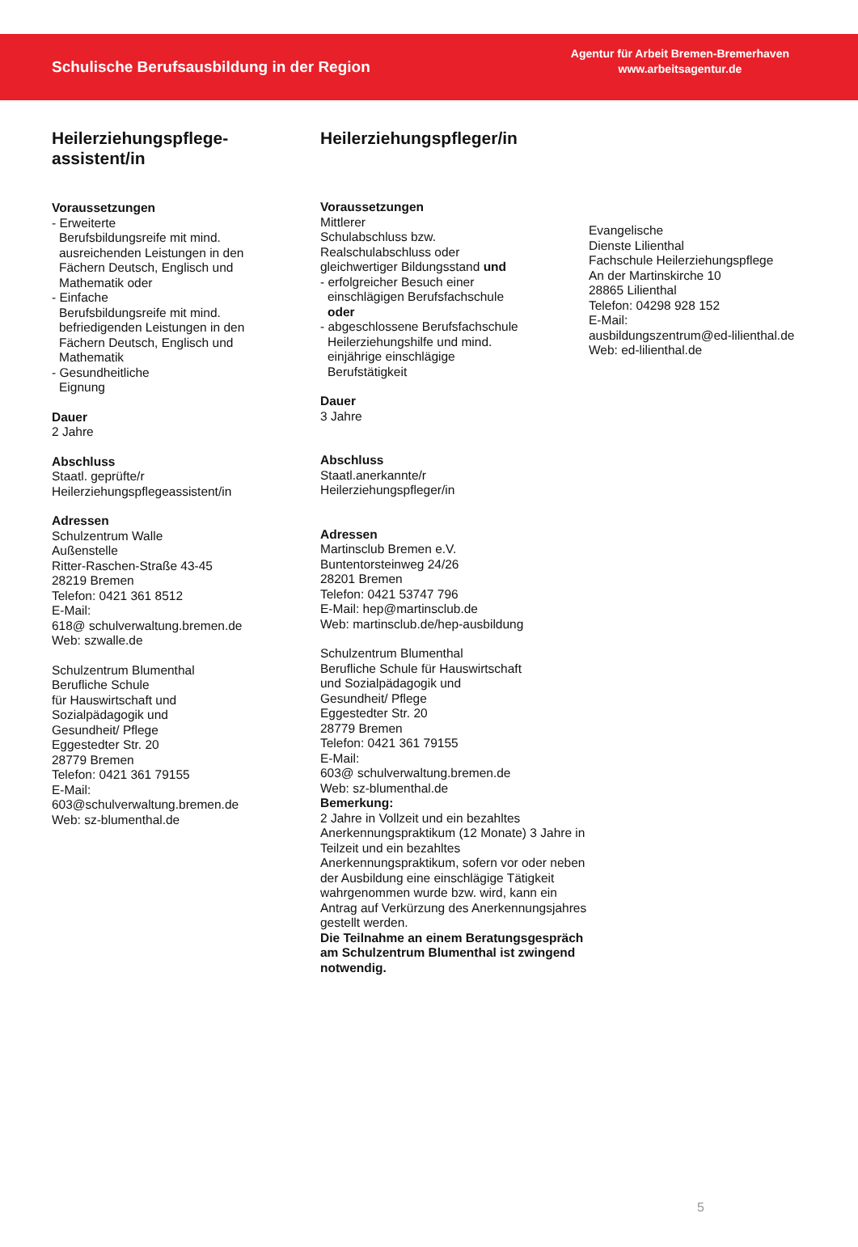Schulische Berufsausbildung in der Region
Agentur für Arbeit Bremen-Bremerhaven
www.arbeitsagentur.de
Heilerziehungspflege-
assistent/in
Voraussetzungen
- Erweiterte
Berufsbildungsreife mit mind.
ausreichenden Leistungen in den
Fächern Deutsch, Englisch und
Mathematik oder
- Einfache
Berufsbildungsreife mit mind.
befriedigenden Leistungen in den
Fächern Deutsch, Englisch und
Mathematik
- Gesundheitliche
Eignung
Dauer
2 Jahre
Abschluss
Staatl. geprüfte/r
Heilerziehungspflegeassistent/in
Adressen
Schulzentrum Walle
Außenstelle
Ritter-Raschen-Straße 43-45
28219 Bremen
Telefon: 0421 361 8512
E-Mail:
618@ schulverwaltung.bremen.de
Web: szwalle.de
Schulzentrum Blumenthal
Berufliche Schule
für Hauswirtschaft und
Sozialpädagogik und
Gesundheit/ Pflege
Eggestedter Str. 20
28779 Bremen
Telefon: 0421 361 79155
E-Mail:
603@schulverwaltung.bremen.de
Web: sz-blumenthal.de
Heilerziehungspfleger/in
Voraussetzungen
Mittlerer
Schulabschluss bzw.
Realschulabschluss oder
gleichwertiger Bildungsstand und
- erfolgreicher Besuch einer
einschlägigen Berufsfachschule
oder
- abgeschlossene Berufsfachschule
Heilerziehungshilfe und mind.
einjährige einschlägige
Berufstätigkeit
Dauer
3 Jahre
Abschluss
Staatl.anerkannte/r
Heilerziehungspfleger/in
Adressen
Martinsclub Bremen e.V.
Buntentorsteinweg 24/26
28201 Bremen
Telefon: 0421 53747 796
E-Mail: hep@martinsclub.de
Web: martinsclub.de/hep-ausbildung
Schulzentrum Blumenthal
Berufliche Schule für Hauswirtschaft
und Sozialpädagogik und
Gesundheit/ Pflege
Eggestedter Str. 20
28779 Bremen
Telefon: 0421 361 79155
E-Mail:
603@ schulverwaltung.bremen.de
Web: sz-blumenthal.de
Bemerkung:
2 Jahre in Vollzeit und ein bezahltes Anerkennungspraktikum (12 Monate) 3 Jahre in Teilzeit und ein bezahltes Anerkennungspraktikum, sofern vor oder neben der Ausbildung eine einschlägige Tätigkeit wahrgenommen wurde bzw. wird, kann ein Antrag auf Verkürzung des Anerkennungsjahres gestellt werden.
Die Teilnahme an einem Beratungsgespräch am Schulzentrum Blumenthal ist zwingend notwendig.
Evangelische
Dienste Lilienthal
Fachschule Heilerziehungspflege
An der Martinskirche 10
28865 Lilienthal
Telefon: 04298 928 152
E-Mail:
ausbildungszentrum@ed-lilienthal.de
Web: ed-lilienthal.de
5